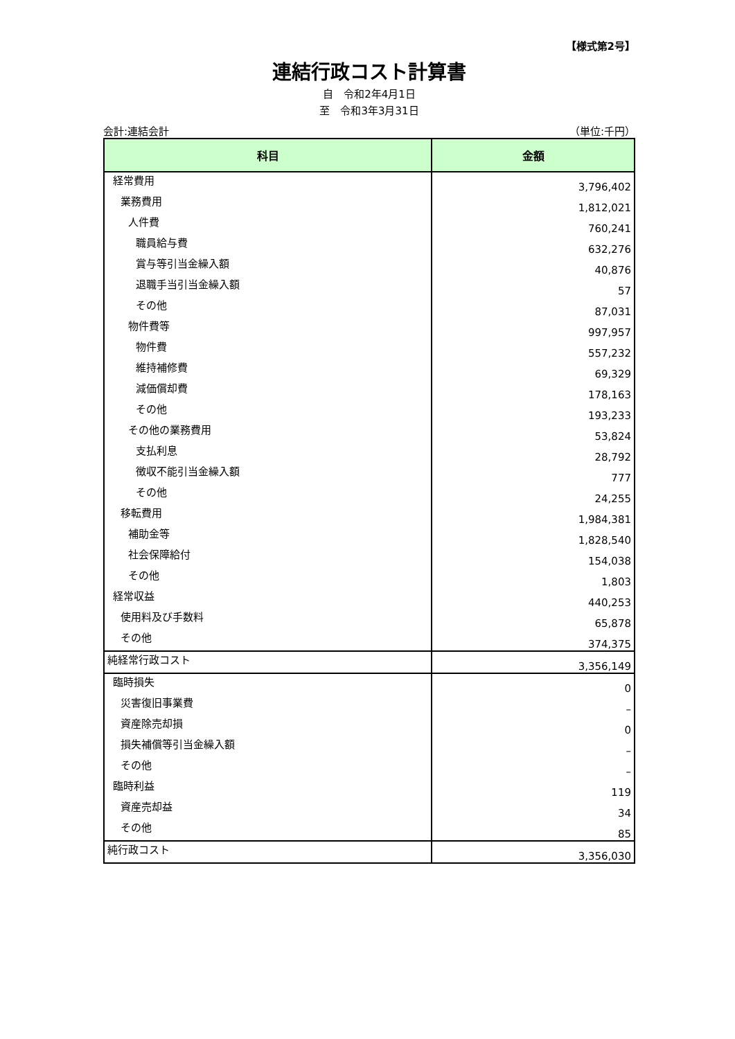【様式第2号】
連結行政コスト計算書
自　令和2年4月1日
至　令和3年3月31日
会計:連結会計 （単位:千円）
| 科目 | 金額 |
| --- | --- |
| 経常費用 | 3,796,402 |
| 業務費用 | 1,812,021 |
| 人件費 | 760,241 |
| 職員給与費 | 632,276 |
| 賞与等引当金繰入額 | 40,876 |
| 退職手当引当金繰入額 | 57 |
| その他 | 87,031 |
| 物件費等 | 997,957 |
| 物件費 | 557,232 |
| 維持補修費 | 69,329 |
| 減価償却費 | 178,163 |
| その他 | 193,233 |
| その他の業務費用 | 53,824 |
| 支払利息 | 28,792 |
| 徴収不能引当金繰入額 | 777 |
| その他 | 24,255 |
| 移転費用 | 1,984,381 |
| 補助金等 | 1,828,540 |
| 社会保障給付 | 154,038 |
| その他 | 1,803 |
| 経常収益 | 440,253 |
| 使用料及び手数料 | 65,878 |
| その他 | 374,375 |
| 純経常行政コスト | 3,356,149 |
| 臨時損失 | 0 |
| 災害復旧事業費 | – |
| 資産除売却損 | 0 |
| 損失補償等引当金繰入額 | – |
| その他 | – |
| 臨時利益 | 119 |
| 資産売却益 | 34 |
| その他 | 85 |
| 純行政コスト | 3,356,030 |